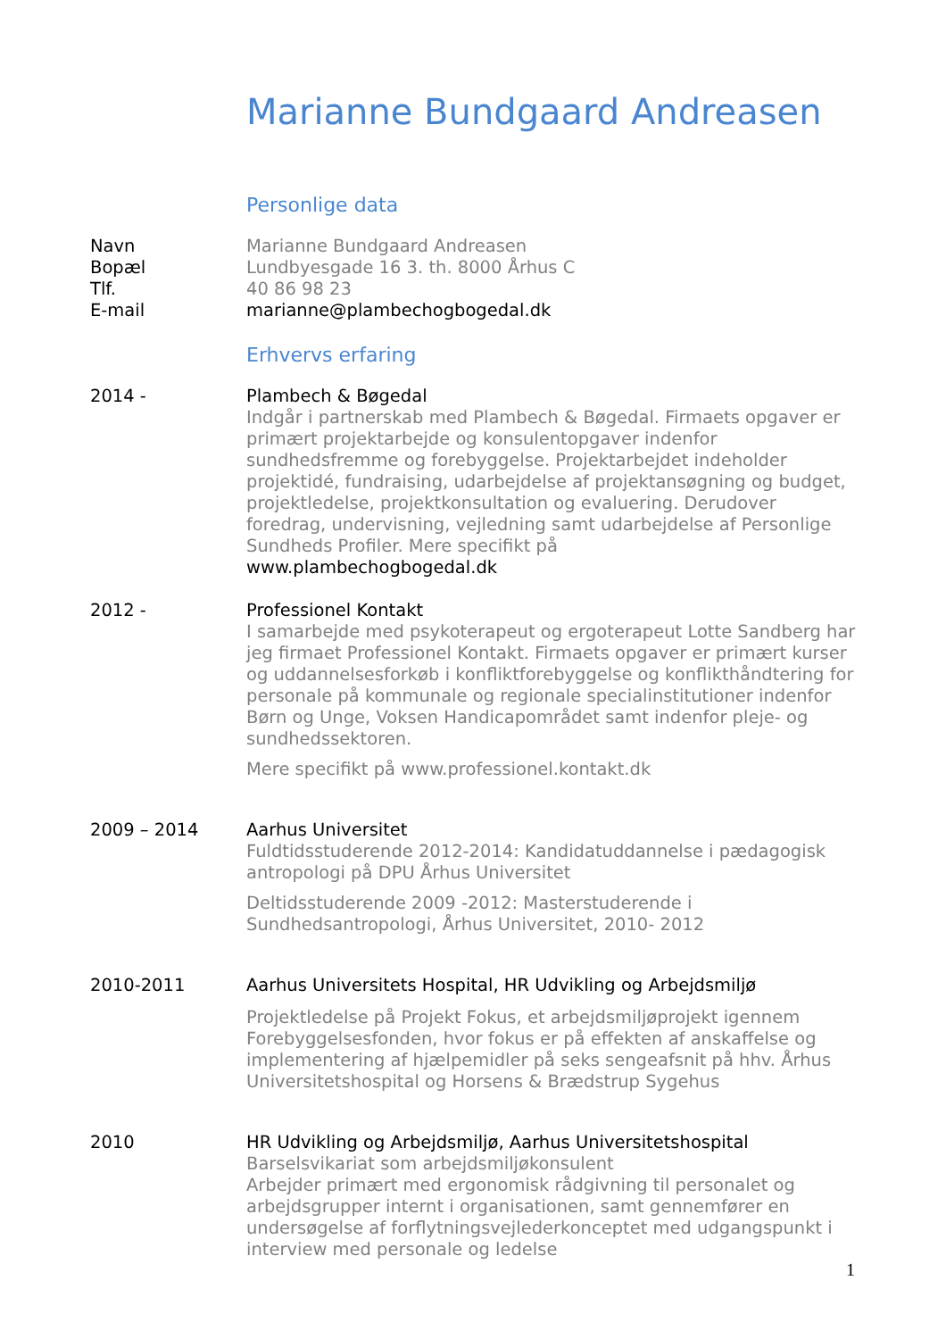Marianne Bundgaard Andreasen
Personlige data
Navn Marianne Bundgaard Andreasen
Bopæl Lundbyesgade 16 3. th. 8000 Århus C
Tlf. 40 86 98 23
E-mail marianne@plambechogbogedal.dk
Erhvervs erfaring
2014 - Plambech & Bøgedal
Indgår i partnerskab med Plambech & Bøgedal. Firmaets opgaver er primært projektarbejde og konsulentopgaver indenfor sundhedsfremme og forebyggelse. Projektarbejdet indeholder projektidé, fundraising, udarbejdelse af projektansøgning og budget, projektledelse, projektkonsultation og evaluering. Derudover foredrag, undervisning, vejledning samt udarbejdelse af Personlige Sundheds Profiler. Mere specifikt på
www.plambechogbogedal.dk
2012 - Professionel Kontakt
I samarbejde med psykoterapeut og ergoterapeut Lotte Sandberg har jeg firmaet Professionel Kontakt. Firmaets opgaver er primært kurser og uddannelsesforkøb i konfliktforebyggelse og konflikthåndtering for personale på kommunale og regionale specialinstitutioner indenfor Børn og Unge, Voksen Handicapområdet samt indenfor pleje- og sundhedssektoren.
Mere specifikt på www.professionel.kontakt.dk
2009 – 2014 Aarhus Universitet
Fuldtidsstuderende 2012-2014: Kandidatuddannelse i pædagogisk antropologi på DPU Århus Universitet
Deltidsstuderende 2009 -2012: Masterstuderende i Sundhedsantropologi, Århus Universitet, 2010- 2012
2010-2011 Aarhus Universitets Hospital, HR Udvikling og Arbejdsmiljø
Projektledelse på Projekt Fokus, et arbejdsmiljøprojekt igennem Forebyggelsesfonden, hvor fokus er på effekten af anskaffelse og implementering af hjælpemidler på seks sengeafsnit på hhv. Århus Universitetshospital og Horsens & Brædstrup Sygehus
2010 HR Udvikling og Arbejdsmiljø, Aarhus Universitetshospital
Barselsvikariat som arbejdsmiljøkonsulent
Arbejder primært med ergonomisk rådgivning til personalet og arbejdsgrupper internt i organisationen, samt gennemfører en undersøgelse af forflytningsvejlederkonceptet med udgangspunkt i interview med personale og ledelse
1